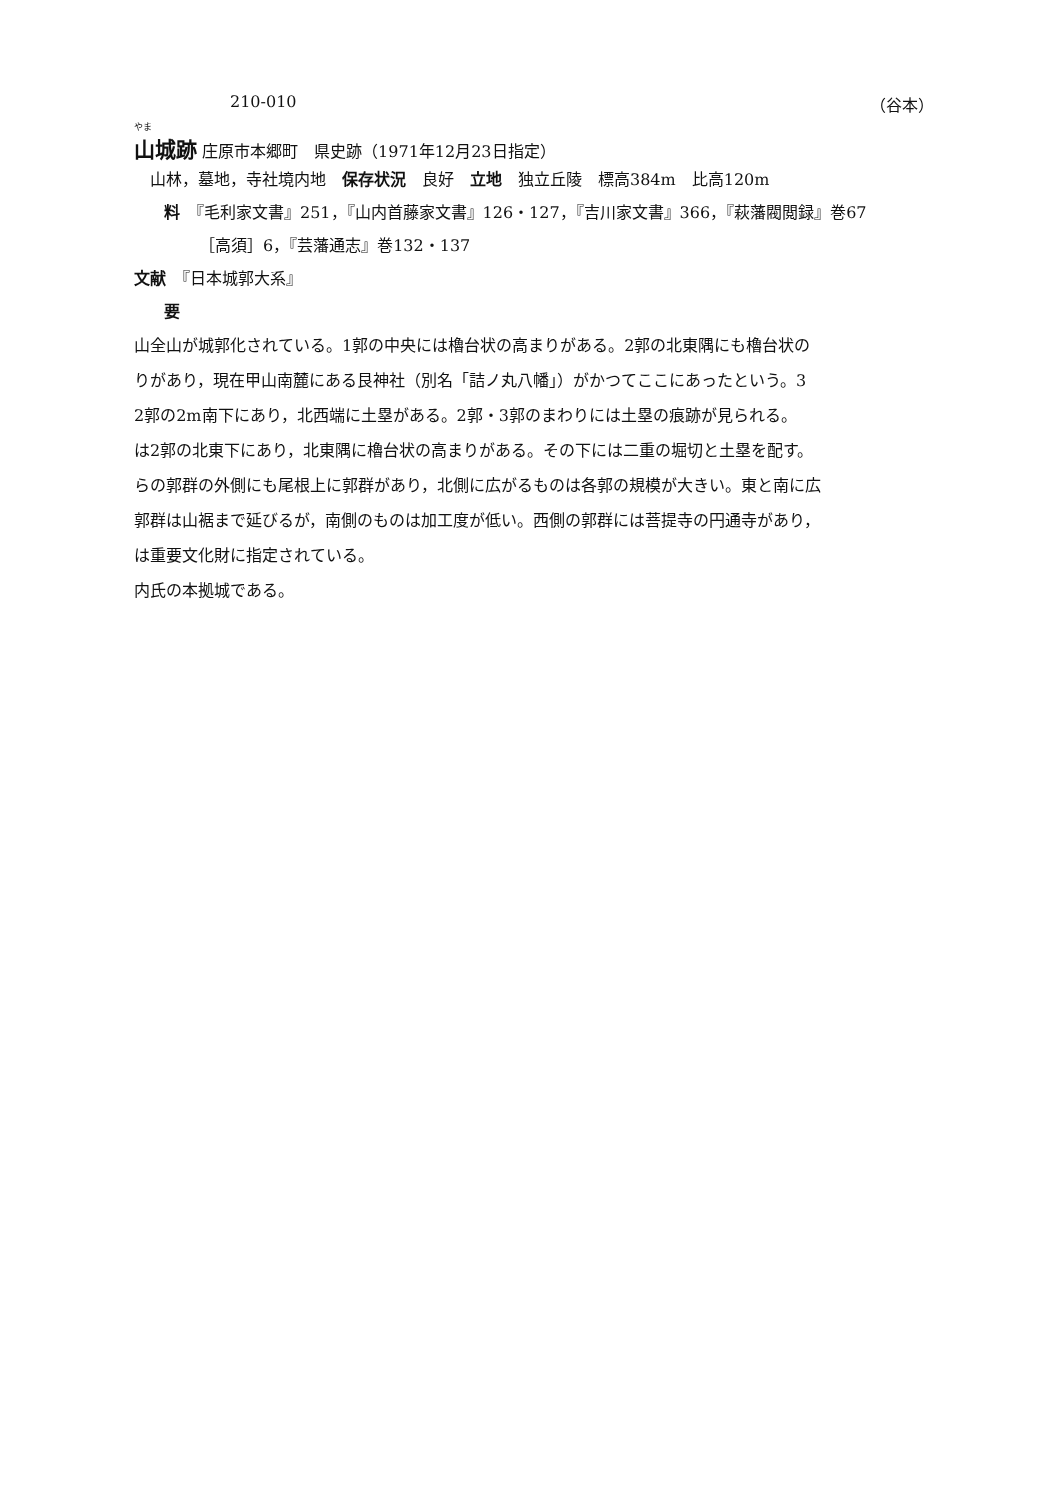210-010 （谷本）
やま
山城跡
庄原市本郷町　県史跡（1971年12月23日指定）
　山林，墓地，寺社境内地　保存状況　良好　立地　独立丘陵　標高384m　比高120m
料　『毛利家文書』251，『山内首藤家文書』126・127，『吉川家文書』366，『萩藩閥閲録』巻67
［高須］6，『芸藩通志』巻132・137
文献　『日本城郭大系』
要
山全山が城郭化されている。1郭の中央には櫓台状の高まりがある。2郭の北東隅にも櫓台状の
りがあり，現在甲山南麓にある艮神社（別名「詰ノ丸八幡」）がかつてここにあったという。3
2郭の2m南下にあり，北西端に土塁がある。2郭・3郭のまわりには土塁の痕跡が見られる。
は2郭の北東下にあり，北東隅に櫓台状の高まりがある。その下には二重の堀切と土塁を配す。
らの郭群の外側にも尾根上に郭群があり，北側に広がるものは各郭の規模が大きい。東と南に広
郭群は山裾まで延びるが，南側のものは加工度が低い。西側の郭群には菩提寺の円通寺があり，
は重要文化財に指定されている。
内氏の本拠城である。